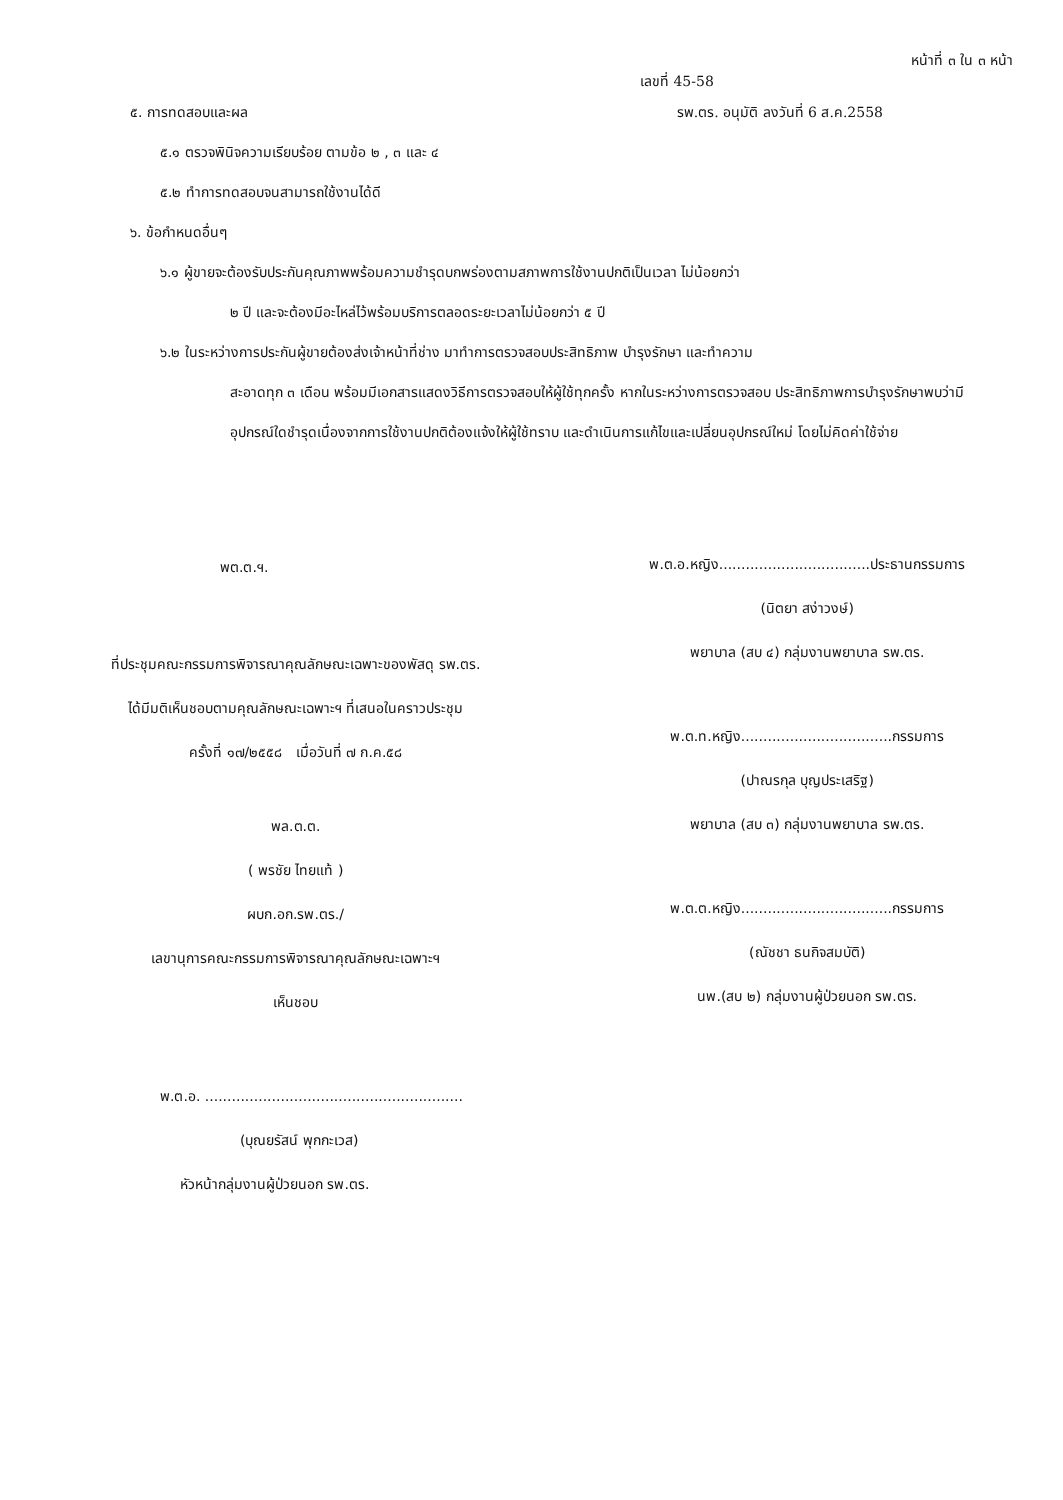หน้าที่ ๓ ใน ๓ หน้า
เลขที่ 45-58
๕. การทดสอบและผล รพ.ตร. อนุมัติ ลงวันที่ 6 ส.ค.2558
๕.๑ ตรวจพินิจความเรียบร้อย ตามข้อ ๒ , ๓ และ ๔
๕.๒ ทำการทดสอบจนสามารถใช้งานได้ดี
๖. ข้อกำหนดอื่นๆ
๖.๑ ผู้ขายจะต้องรับประกันคุณภาพพร้อมความชำรุดบกพร่องตามสภาพการใช้งานปกติเป็นเวลา ไม่น้อยกว่า
๒ ปี และจะต้องมีอะไหล่ไว้พร้อมบริการตลอดระยะเวลาไม่น้อยกว่า ๕ ปี
๖.๒ ในระหว่างการประกันผู้ขายต้องส่งเจ้าหน้าที่ช่าง มาทำการตรวจสอบประสิทธิภาพ บำรุงรักษา และทำความ
สะอาดทุก ๓ เดือน พร้อมมีเอกสารแสดงวิธีการตรวจสอบให้ผู้ใช้ทุกครั้ง หากในระหว่างการตรวจสอบ ประสิทธิภาพการบำรุงรักษาพบว่ามีอุปกรณ์ใดชำรุดเนื่องจากการใช้งานปกติต้องแจ้งให้ผู้ใช้ทราบ และดำเนินการแก้ไขและเปลี่ยนอุปกรณ์ใหม่ โดยไม่คิดค่าใช้จ่าย
พต.ต.ฯ.
ที่ประชุมคณะกรรมการพิจารณาคุณลักษณะเฉพาะของพัสดุ รพ.ตร.
ได้มีมติเห็นชอบตามคุณลักษณะเฉพาะฯ ที่เสนอในคราวประชุม
ครั้งที่ ๑๗/๒๕๕๘ เมื่อวันที่ ๗ ก.ค.๕๘
พล.ต.ต.
( พรชัย ไทยแท้ )
ผบก.อก.รพ.ตร./
เลขานุการคณะกรรมการพิจารณาคุณลักษณะเฉพาะฯ
เห็นชอบ
พ.ต.อ.หญิง..................................ประธานกรรมการ
(นิตยา สง่าวงษ์)
พยาบาล (สบ ๔) กลุ่มงานพยาบาล รพ.ตร.
พ.ต.ท.หญิง..................................กรรมการ
(ปาณรกุล บุญประเสริฐ)
พยาบาล (สบ ๓) กลุ่มงานพยาบาล รพ.ตร.
พ.ต.ต.หญิง..................................กรรมการ
(ณัชชา ธนกิจสมบัติ)
นพ.(สบ ๒) กลุ่มงานผู้ป่วยนอก รพ.ตร.
พ.ต.อ. ..........................................................
(บุณยรัสน์ พุกกะเวส)
หัวหน้ากลุ่มงานผู้ป่วยนอก รพ.ตร.